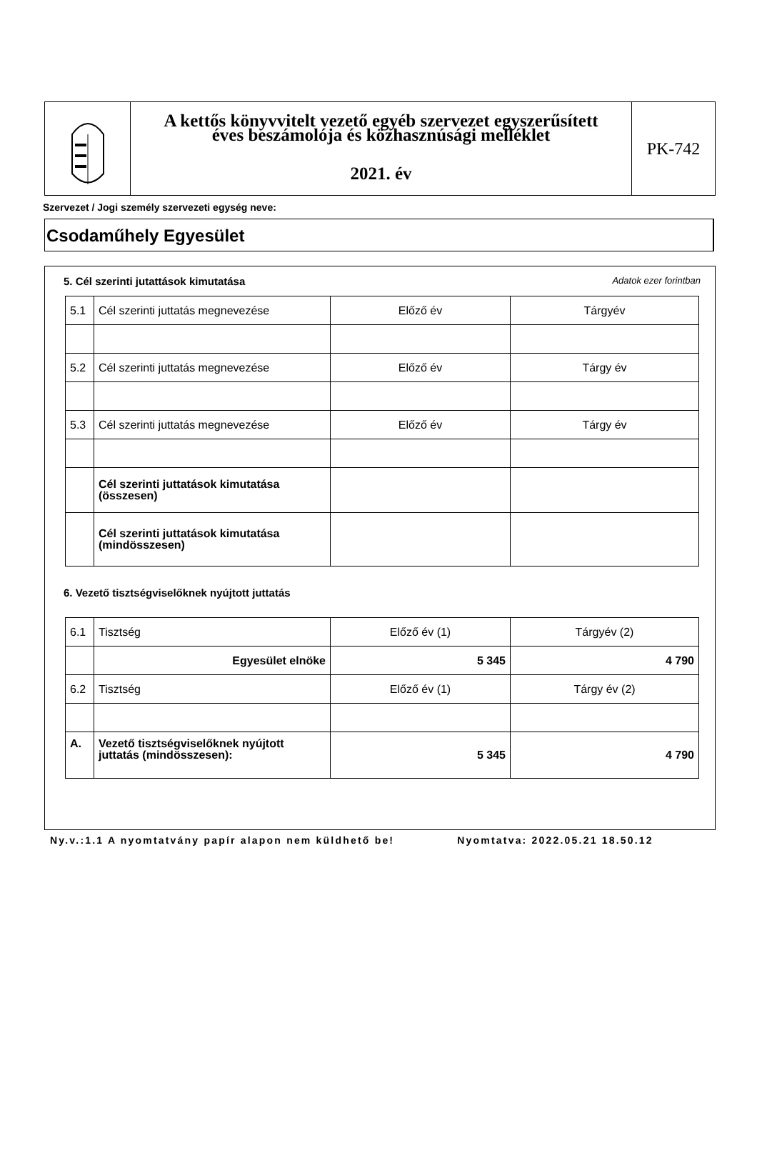A kettős könyvvitelt vezető egyéb szervezet egyszerűsített
éves beszámolója és közhasznúsági melléklet
2021. év
PK-742
Szervezet / Jogi személy szervezeti egység neve:
Csodaműhely Egyesület
5. Cél szerinti jutattások kimutatása Adatok ezer forintban
| 5.1 | Cél szerinti juttatás megnevezése | Előző év | Tárgyév |
| 5.2 | Cél szerinti juttatás megnevezése | Előző év | Tárgy év |
| 5.3 | Cél szerinti juttatás megnevezése | Előző év | Tárgy év |
| | Cél szerinti juttatások kimutatása (összesen) | | |
| | Cél szerinti juttatások kimutatása (mindösszesen) | | |
6. Vezető tisztségviselőknek nyújtott juttatás
| 6.1 | Tisztség | Előző év (1) | Tárgyév (2) |
| | Egyesület elnöke | 5 345 | 4 790 |
| 6.2 | Tisztség | Előző év (1) | Tárgy év (2) |
| A. | Vezető tisztségviselőknek nyújtott juttatás (mindösszesen): | 5 345 | 4 790 |
Ny.v.:1.1 A nyomtatvány papír alapon nem küldhető be! Nyomtatva: 2022.05.21 18.50.12